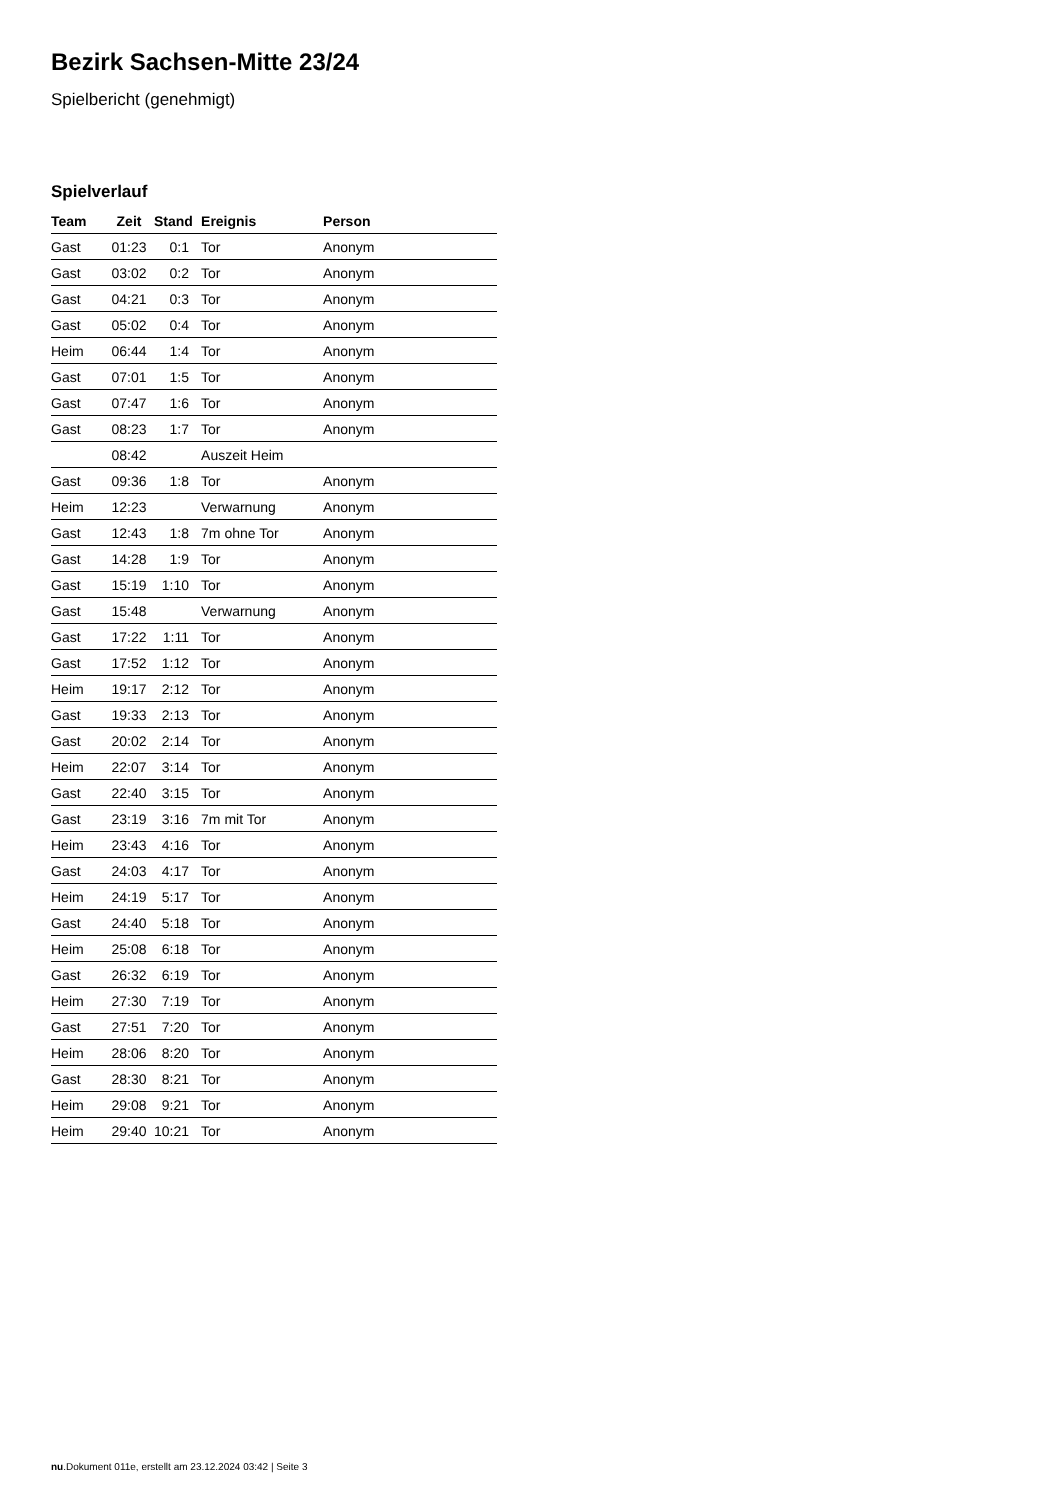Bezirk Sachsen-Mitte 23/24
Spielbericht (genehmigt)
Spielverlauf
| Team | Zeit | Stand | Ereignis | Person |
| --- | --- | --- | --- | --- |
| Gast | 01:23 | 0:1 | Tor | Anonym |
| Gast | 03:02 | 0:2 | Tor | Anonym |
| Gast | 04:21 | 0:3 | Tor | Anonym |
| Gast | 05:02 | 0:4 | Tor | Anonym |
| Heim | 06:44 | 1:4 | Tor | Anonym |
| Gast | 07:01 | 1:5 | Tor | Anonym |
| Gast | 07:47 | 1:6 | Tor | Anonym |
| Gast | 08:23 | 1:7 | Tor | Anonym |
| | 08:42 | | Auszeit Heim | |
| Gast | 09:36 | 1:8 | Tor | Anonym |
| Heim | 12:23 | | Verwarnung | Anonym |
| Gast | 12:43 | 1:8 | 7m ohne Tor | Anonym |
| Gast | 14:28 | 1:9 | Tor | Anonym |
| Gast | 15:19 | 1:10 | Tor | Anonym |
| Gast | 15:48 | | Verwarnung | Anonym |
| Gast | 17:22 | 1:11 | Tor | Anonym |
| Gast | 17:52 | 1:12 | Tor | Anonym |
| Heim | 19:17 | 2:12 | Tor | Anonym |
| Gast | 19:33 | 2:13 | Tor | Anonym |
| Gast | 20:02 | 2:14 | Tor | Anonym |
| Heim | 22:07 | 3:14 | Tor | Anonym |
| Gast | 22:40 | 3:15 | Tor | Anonym |
| Gast | 23:19 | 3:16 | 7m mit Tor | Anonym |
| Heim | 23:43 | 4:16 | Tor | Anonym |
| Gast | 24:03 | 4:17 | Tor | Anonym |
| Heim | 24:19 | 5:17 | Tor | Anonym |
| Gast | 24:40 | 5:18 | Tor | Anonym |
| Heim | 25:08 | 6:18 | Tor | Anonym |
| Gast | 26:32 | 6:19 | Tor | Anonym |
| Heim | 27:30 | 7:19 | Tor | Anonym |
| Gast | 27:51 | 7:20 | Tor | Anonym |
| Heim | 28:06 | 8:20 | Tor | Anonym |
| Gast | 28:30 | 8:21 | Tor | Anonym |
| Heim | 29:08 | 9:21 | Tor | Anonym |
| Heim | 29:40 | 10:21 | Tor | Anonym |
nu.Dokument 011e, erstellt am 23.12.2024 03:42 | Seite 3